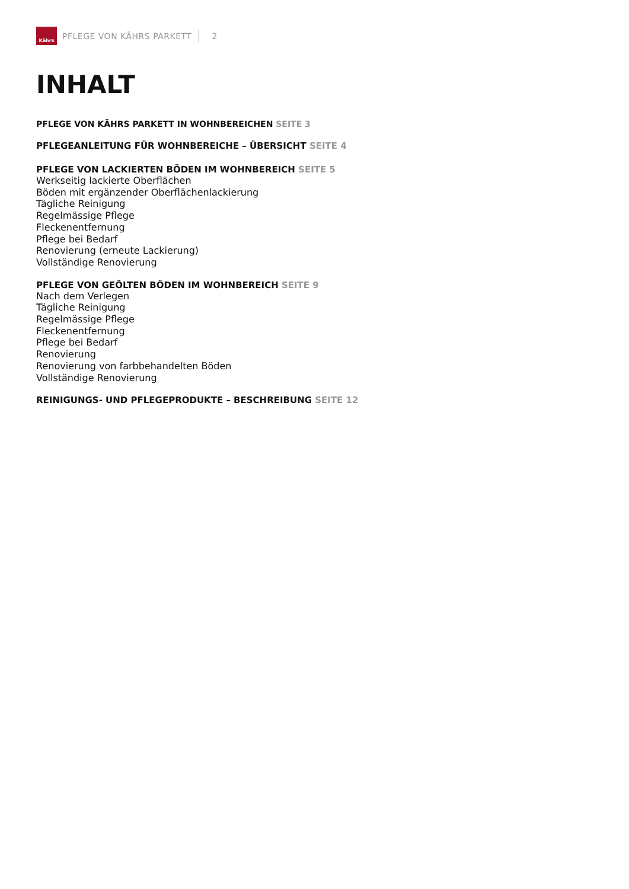Kährs
PFLEGE VON KÄHRS PARKETT 2
INHALT
PFLEGE VON KÄHRS PARKETT IN WOHNBEREICHEN SEITE 3
PFLEGEANLEITUNG FÜR WOHNBEREICHE – ÜBERSICHT SEITE 4
PFLEGE VON LACKIERTEN BÖDEN IM WOHNBEREICH SEITE 5
Werkseitig lackierte Oberflächen
Böden mit ergänzender Oberflächenlackierung
Tägliche Reinigung
Regelmässige Pflege
Fleckenentfernung
Pflege bei Bedarf
Renovierung (erneute Lackierung)
Vollständige Renovierung
PFLEGE VON GEÖLTEN BÖDEN IM WOHNBEREICH SEITE 9
Nach dem Verlegen
Tägliche Reinigung
Regelmässige Pflege
Fleckenentfernung
Pflege bei Bedarf
Renovierung
Renovierung von farbbehandelten Böden
Vollständige Renovierung
REINIGUNGS- UND PFLEGEPRODUKTE – BESCHREIBUNG SEITE 12